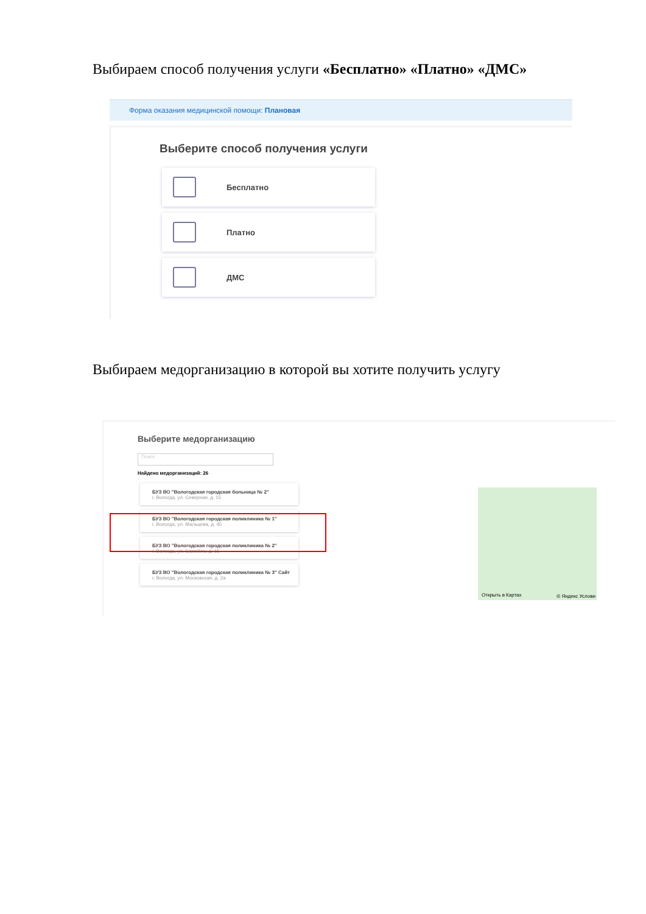Выбираем способ получения услуги «Бесплатно» «Платно» «ДМС»
Форма оказания медицинской помощи: Плановая
Выберите способ получения услуги
Бесплатно
Платно
ДМС
Выбираем медорганизацию в которой вы хотите получить услугу
Выберите медорганизацию
Поиск
Найдено медорганизаций: 26
БУЗ ВО "Вологодская городская больница № 2"
г. Вологда, ул. Северная, д. 15
БУЗ ВО "Вологодская городская поликлиника № 1"
г. Вологда, ул. Мальцева, д. 45
БУЗ ВО "Вологодская городская поликлиника № 2"
г. Вологда, ул. Самойло, д. 15
БУЗ ВО "Вологодская городская поликлиника № 3" Сайт
г. Вологда, ул. Московская, д. 2а
Открыть в Картах © Яндекс Услови